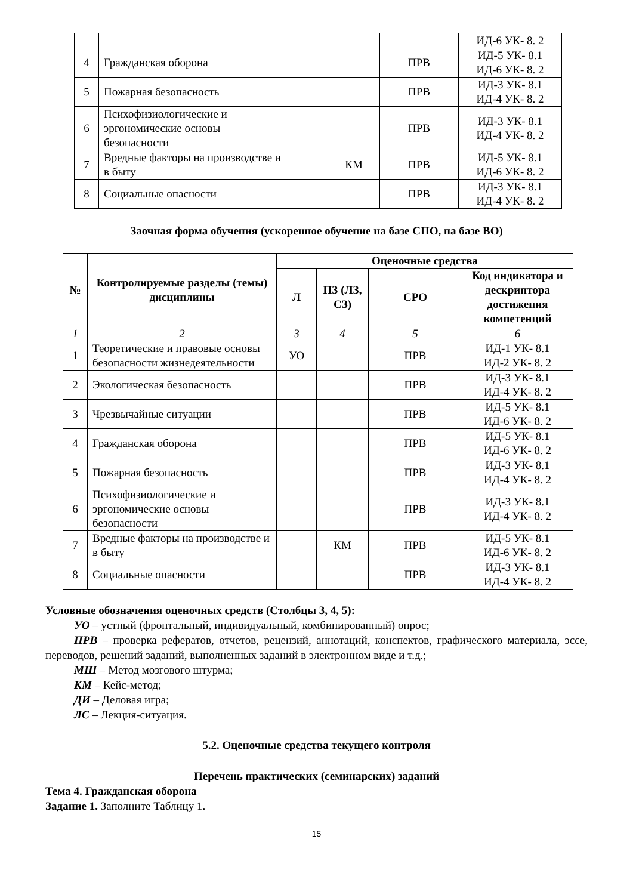| | | | | | ИД-6 УК- 8. 2 |
| 4 | Гражданская оборона | | | ПРВ | ИД-5 УК- 8.1 ИД-6 УК- 8. 2 |
| 5 | Пожарная безопасность | | | ПРВ | ИД-3 УК- 8.1 ИД-4 УК- 8. 2 |
| 6 | Психофизиологические и эргономические основы безопасности | | | ПРВ | ИД-3 УК- 8.1 ИД-4 УК- 8. 2 |
| 7 | Вредные факторы на производстве и в быту | | КМ | ПРВ | ИД-5 УК- 8.1 ИД-6 УК- 8. 2 |
| 8 | Социальные опасности | | | ПРВ | ИД-3 УК- 8.1 ИД-4 УК- 8. 2 |
Заочная форма обучения (ускоренное обучение на базе СПО, на базе ВО)
| № | Контролируемые разделы (темы) дисциплины | Оценочные средства | | | |
| --- | --- | --- | --- | --- | --- |
| | | Л | ПЗ (ЛЗ, СЗ) | СРО | Код индикатора и дескриптора достижения компетенций |
| 1 | 2 | 3 | 4 | 5 | 6 |
| 1 | Теоретические и правовые основы безопасности жизнедеятельности | УО | | ПРВ | ИД-1 УК- 8.1 ИД-2 УК- 8. 2 |
| 2 | Экологическая безопасность | | | ПРВ | ИД-3 УК- 8.1 ИД-4 УК- 8. 2 |
| 3 | Чрезвычайные ситуации | | | ПРВ | ИД-5 УК- 8.1 ИД-6 УК- 8. 2 |
| 4 | Гражданская оборона | | | ПРВ | ИД-5 УК- 8.1 ИД-6 УК- 8. 2 |
| 5 | Пожарная безопасность | | | ПРВ | ИД-3 УК- 8.1 ИД-4 УК- 8. 2 |
| 6 | Психофизиологические и эргономические основы безопасности | | | ПРВ | ИД-3 УК- 8.1 ИД-4 УК- 8. 2 |
| 7 | Вредные факторы на производстве и в быту | | КМ | ПРВ | ИД-5 УК- 8.1 ИД-6 УК- 8. 2 |
| 8 | Социальные опасности | | | ПРВ | ИД-3 УК- 8.1 ИД-4 УК- 8. 2 |
Условные обозначения оценочных средств (Столбцы 3, 4, 5):
УО – устный (фронтальный, индивидуальный, комбинированный) опрос;
ПРВ – проверка рефератов, отчетов, рецензий, аннотаций, конспектов, графического материала, эссе, переводов, решений заданий, выполненных заданий в электронном виде и т.д.;
МШ – Метод мозгового штурма;
КМ – Кейс-метод;
ДИ – Деловая игра;
ЛС – Лекция-ситуация.
5.2. Оценочные средства текущего контроля
Перечень практических (семинарских) заданий
Тема 4. Гражданская оборона
Задание 1. Заполните Таблицу 1.
15